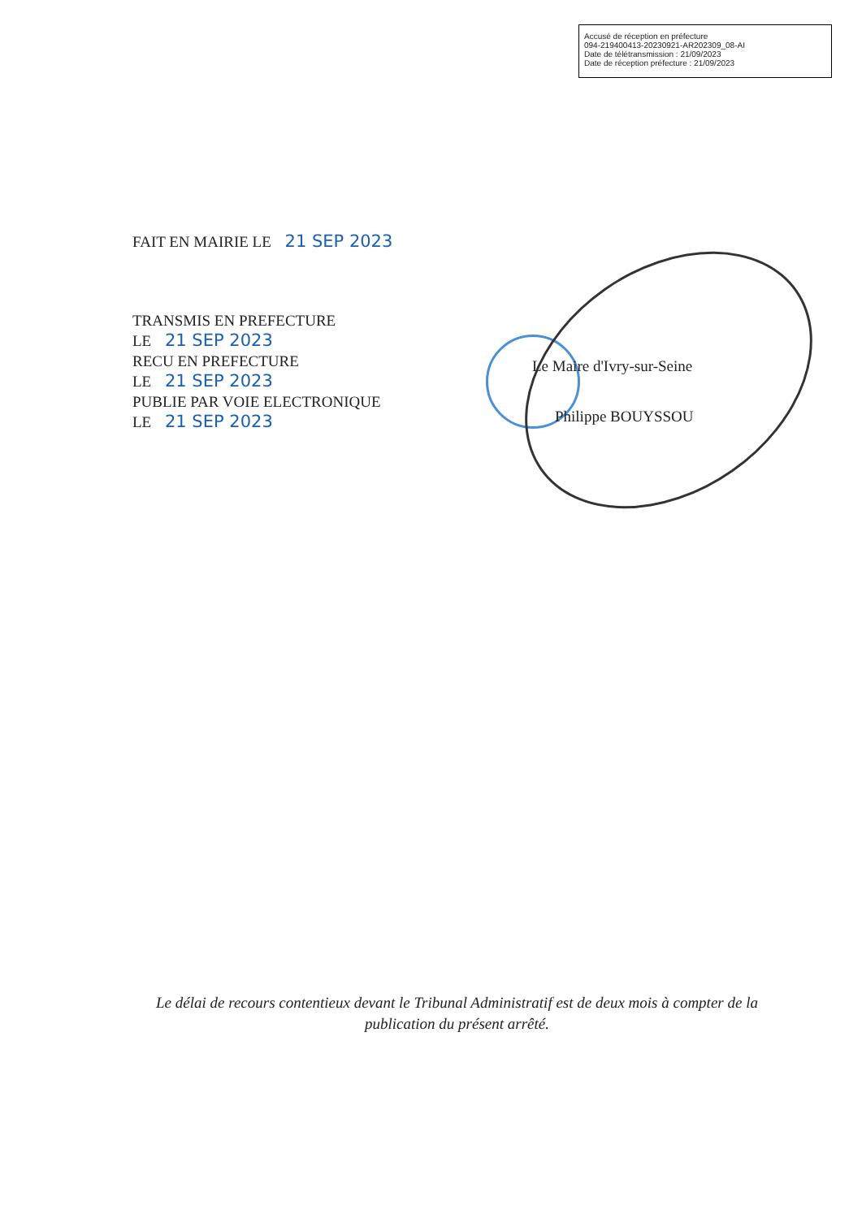Accusé de réception en préfecture
094-219400413-20230921-AR202309_08-AI
Date de télétransmission : 21/09/2023
Date de réception préfecture : 21/09/2023
FAIT EN MAIRIE LE 21 SEP 2023
TRANSMIS EN PREFECTURE
LE 21 SEP 2023
RECU EN PREFECTURE
LE 21 SEP 2023
PUBLIE PAR VOIE ELECTRONIQUE
LE 21 SEP 2023
Le Maire d'Ivry-sur-Seine
Philippe BOUYSSOU
Le délai de recours contentieux devant le Tribunal Administratif est de deux mois à compter de la publication du présent arrêté.